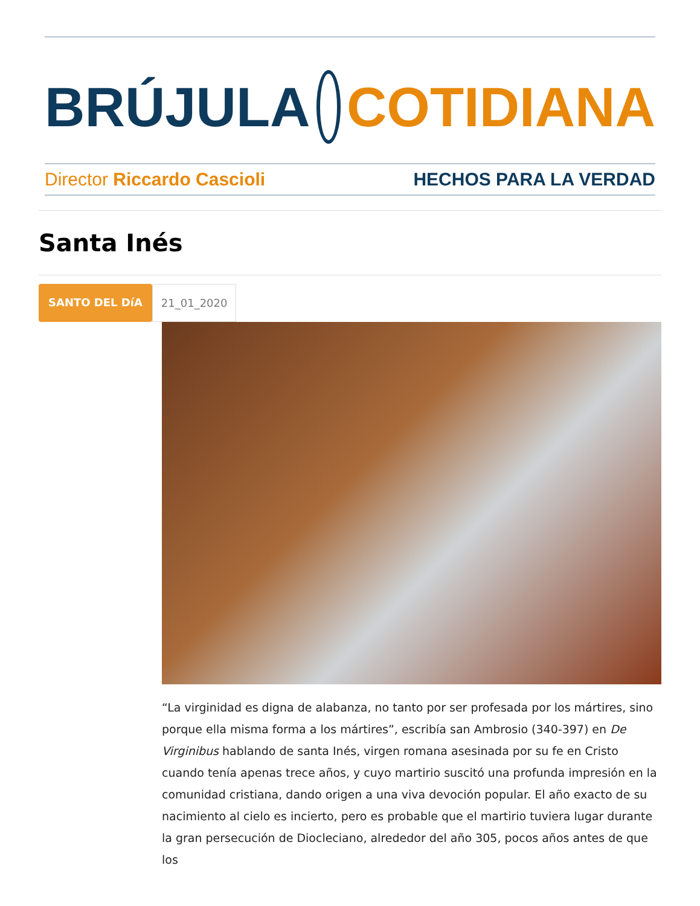BRÚJULA COTIDIANA
Director Riccardo Cascioli HECHOS PARA LA VERDAD
Santa Inés
SANTO DEL DíA 21_01_2020
“La virginidad es digna de alabanza, no tanto por ser profesada por los mártires, sino porque ella misma forma a los mártires”, escribía san Ambrosio (340-397) en De Virginibus hablando de santa Inés, virgen romana asesinada por su fe en Cristo cuando tenía apenas trece años, y cuyo martirio suscitó una profunda impresión en la comunidad cristiana, dando origen a una viva devoción popular. El año exacto de su nacimiento al cielo es incierto, pero es probable que el martirio tuviera lugar durante la gran persecución de Diocleciano, alrededor del año 305, pocos años antes de que los